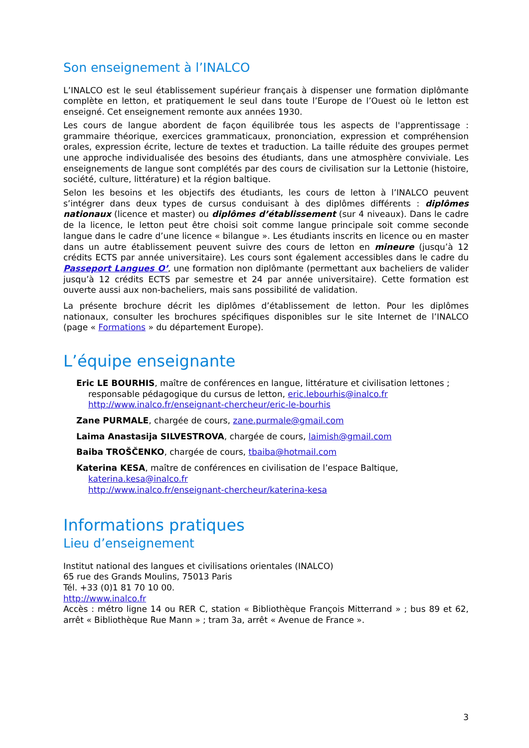Son enseignement à l’INALCO
L’INALCO est le seul établissement supérieur français à dispenser une formation diplômante complète en letton, et pratiquement le seul dans toute l’Europe de l’Ouest où le letton est enseigné. Cet enseignement remonte aux années 1930.
Les cours de langue abordent de façon équilibrée tous les aspects de l'apprentissage : grammaire théorique, exercices grammaticaux, prononciation, expression et compréhension orales, expression écrite, lecture de textes et traduction. La taille réduite des groupes permet une approche individualisée des besoins des étudiants, dans une atmosphère conviviale. Les enseignements de langue sont complétés par des cours de civilisation sur la Lettonie (histoire, société, culture, littérature) et la région baltique.
Selon les besoins et les objectifs des étudiants, les cours de letton à l’INALCO peuvent s’intégrer dans deux types de cursus conduisant à des diplômes différents : diplômes nationaux (licence et master) ou diplômes d’établissement (sur 4 niveaux). Dans le cadre de la licence, le letton peut être choisi soit comme langue principale soit comme seconde langue dans le cadre d’une licence « bilangue ». Les étudiants inscrits en licence ou en master dans un autre établissement peuvent suivre des cours de letton en mineure (jusqu’à 12 crédits ECTS par année universitaire). Les cours sont également accessibles dans le cadre du Passeport Langues O’, une formation non diplômante (permettant aux bacheliers de valider jusqu’à 12 crédits ECTS par semestre et 24 par année universitaire). Cette formation est ouverte aussi aux non-bacheliers, mais sans possibilité de validation.
La présente brochure décrit les diplômes d’établissement de letton. Pour les diplômes nationaux, consulter les brochures spécifiques disponibles sur le site Internet de l’INALCO (page « Formations » du département Europe).
L’équipe enseignante
Eric LE BOURHIS, maître de conférences en langue, littérature et civilisation lettones ;
responsable pédagogique du cursus de letton, eric.lebourhis@inalco.fr
http://www.inalco.fr/enseignant-chercheur/eric-le-bourhis
Zane PURMALE, chargée de cours, zane.purmale@gmail.com
Laima Anastasija SILVESTROVA, chargée de cours, laimish@gmail.com
Baiba TROŠČENKO, chargée de cours, tbaiba@hotmail.com
Katerina KESA, maître de conférences en civilisation de l’espace Baltique,
katerina.kesa@inalco.fr
http://www.inalco.fr/enseignant-chercheur/katerina-kesa
Informations pratiques
Lieu d’enseignement
Institut national des langues et civilisations orientales (INALCO)
65 rue des Grands Moulins, 75013 Paris
Tél. +33 (0)1 81 70 10 00.
http://www.inalco.fr
Accès : métro ligne 14 ou RER C, station « Bibliothèque François Mitterrand » ; bus 89 et 62, arrêt « Bibliothèque Rue Mann » ; tram 3a, arrêt « Avenue de France ».
3